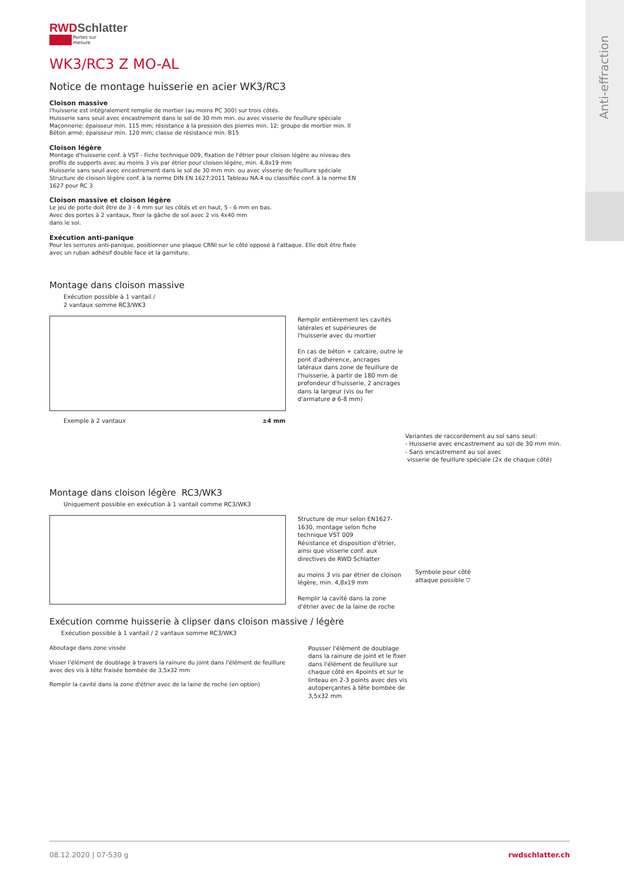Anti-effraction
RWDSchlatter
Portes sur mesure
WK3/RC3 Z MO-AL
Notice de montage huisserie en acier WK3/RC3
Cloison massive
l'huisserie est intégralement remplie de mortier (au moins PC 300) sur trois côtés.
Huisserie sans seuil avec encastrement dans le sol de 30 mm min. ou avec visserie de feuillure spéciale
Maçonnerie: épaisseur min. 115 mm; résistance à la pression des pierres min. 12; groupe de mortier min. II
Béton armé: épaisseur min. 120 mm; classe de résistance min. B15
Cloison légère
Montage d'huisserie conf. à VST - Fiche technique 009, fixation de l'étrier pour cloison légère au niveau des profils de supports avec au moins 3 vis par étrier pour cloison légère, min. 4,8x19 mm
Huisserie sans seuil avec encastrement dans le sol de 30 mm min. ou avec visserie de feuillure spéciale
Structure de cloison légère conf. à la norme DIN EN 1627:2011 Tableau NA.4 ou classifiée conf. à la norme EN 1627 pour RC 3
Cloison massive et cloison légère
Le jeu de porte doit être de 3 - 4 mm sur les côtés et en haut, 5 - 6 mm en bas.
Avec des portes à 2 vantaux, fixer la gâche de sol avec 2 vis 4x40 mm
dans le sol.
Exécution anti-panique
Pour les serrures anti-panique, positionner une plaque CRNI sur le côté opposé à l'attaque. Elle doit être fixée avec un ruban adhésif double face et la garniture.
Montage dans cloison massive
Exécution possible à 1 vantail /
2 vantaux somme RC3/WK3
Remplir entièrement les cavités latérales et supérieures de l'huisserie avec du mortier
En cas de béton + calcaire, outre le pont d'adhérence, ancrages latéraux dans zone de feuillure de l'huisserie, à partir de 180 mm de profondeur d'huisserie, 2 ancrages dans la largeur (vis ou fer d'armature ø 6-8 mm)
Exemple à 2 vantaux ±4 mm
Variantes de raccordement au sol sans seuil:
- Huisserie avec encastrement au sol de 30 mm min.
- Sans encastrement au sol avec
visserie de feuillure spéciale (2x de chaque côté)
Montage dans cloison légère RC3/WK3
Uniquement possible en exécution à 1 vantail comme RC3/WK3
Structure de mur selon EN1627-1630, montage selon fiche technique VST 009
Résistance et disposition d'étrier, ainsi que visserie conf. aux directives de RWD Schlatter
au moins 3 vis par étrier de cloison légère, min. 4,8x19 mm
Remplir la cavité dans la zone d'étrier avec de la laine de roche
Symbole pour côté attaque possible ▽
Exécution comme huisserie à clipser dans cloison massive / légère
Exécution possible à 1 vantail / 2 vantaux somme RC3/WK3
Aboutage dans zone vissée
Visser l'élément de doublage à travers la rainure du joint dans l'élément de feuillure avec des vis à tête fraisée bombée de 3,5x32 mm
Remplir la cavité dans la zone d'étrier avec de la laine de roche (en option)
Pousser l'élément de doublage dans la rainure de joint et le fixer dans l'élément de feuillure sur chaque côté en 4points et sur le linteau en 2-3 points avec des vis autoperçantes à tête bombée de 3,5x32 mm
08.12.2020 | 07-530 g rwdschlatter.ch